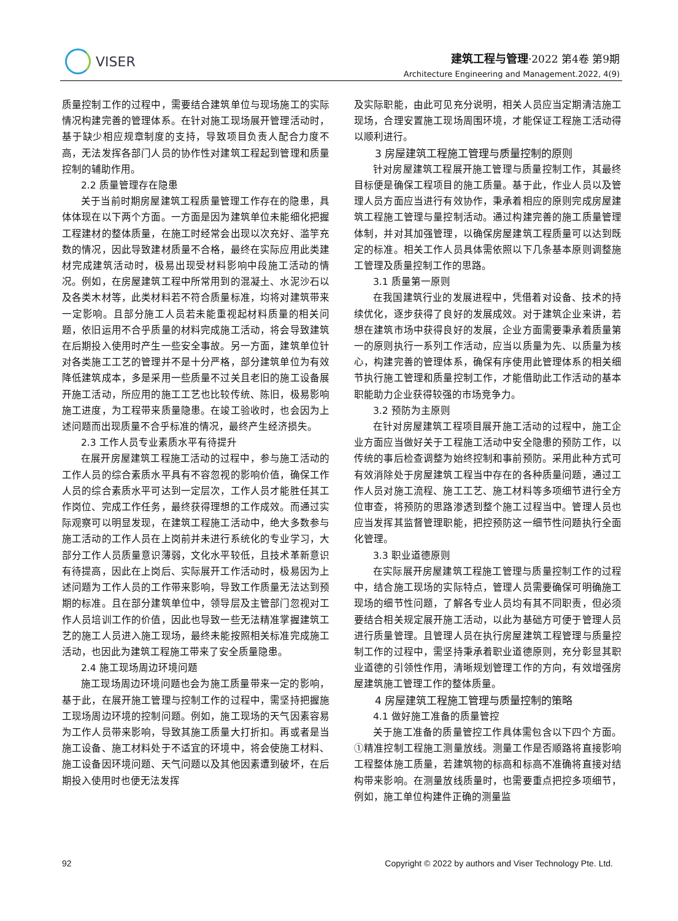VISER
建筑工程与管理·2022 第4卷 第9期
Architecture Engineering and Management.2022, 4(9)
质量控制工作的过程中，需要结合建筑单位与现场施工的实际情况构建完善的管理体系。在针对施工现场展开管理活动时，基于缺少相应规章制度的支持，导致项目负责人配合力度不高，无法发挥各部门人员的协作性对建筑工程起到管理和质量控制的辅助作用。
2.2 质量管理存在隐患
关于当前时期房屋建筑工程质量管理工作存在的隐患，具体体现在以下两个方面。一方面是因为建筑单位未能细化把握工程建材的整体质量，在施工时经常会出现以次充好、滥竽充数的情况，因此导致建材质量不合格，最终在实际应用此类建材完成建筑活动时，极易出现受材料影响中段施工活动的情况。例如，在房屋建筑工程中所常用到的混凝土、水泥沙石以及各类木材等，此类材料若不符合质量标准，均将对建筑带来一定影响。且部分施工人员若未能重视起材料质量的相关问题，依旧运用不合乎质量的材料完成施工活动，将会导致建筑在后期投入使用时产生一些安全事故。另一方面，建筑单位针对各类施工工艺的管理并不是十分严格，部分建筑单位为有效降低建筑成本，多是采用一些质量不过关且老旧的施工设备展开施工活动，所应用的施工工艺也比较传统、陈旧，极易影响施工进度，为工程带来质量隐患。在竣工验收时，也会因为上述问题而出现质量不合乎标准的情况，最终产生经济损失。
2.3 工作人员专业素质水平有待提升
在展开房屋建筑工程施工活动的过程中，参与施工活动的工作人员的综合素质水平具有不容忽视的影响价值，确保工作人员的综合素质水平可达到一定层次，工作人员才能胜任其工作岗位、完成工作任务，最终获得理想的工作成效。而通过实际观察可以明显发现，在建筑工程施工活动中，绝大多数参与施工活动的工作人员在上岗前并未进行系统化的专业学习，大部分工作人员质量意识薄弱，文化水平较低，且技术革新意识有待提高，因此在上岗后、实际展开工作活动时，极易因为上述问题为工作人员的工作带来影响，导致工作质量无法达到预期的标准。且在部分建筑单位中，领导层及主管部门忽视对工作人员培训工作的价值，因此也导致一些无法精准掌握建筑工艺的施工人员进入施工现场，最终未能按照相关标准完成施工活动，也因此为建筑工程施工带来了安全质量隐患。
2.4 施工现场周边环境问题
施工现场周边环境问题也会为施工质量带来一定的影响，基于此，在展开施工管理与控制工作的过程中，需坚持把握施工现场周边环境的控制问题。例如，施工现场的天气因素容易为工作人员带来影响，导致其施工质量大打折扣。再或者是当施工设备、施工材料处于不适宜的环境中，将会使施工材料、施工设备因环境问题、天气问题以及其他因素遭到破坏，在后期投入使用时也便无法发挥
及实际职能，由此可见充分说明，相关人员应当定期清洁施工现场，合理安置施工现场周围环境，才能保证工程施工活动得以顺利进行。
3 房屋建筑工程施工管理与质量控制的原则
针对房屋建筑工程展开施工管理与质量控制工作，其最终目标便是确保工程项目的施工质量。基于此，作业人员以及管理人员方面应当进行有效协作，秉承着相应的原则完成房屋建筑工程施工管理与量控制活动。通过构建完善的施工质量管理体制，并对其加强管理，以确保房屋建筑工程质量可以达到既定的标准。相关工作人员具体需依照以下几条基本原则调整施工管理及质量控制工作的思路。
3.1 质量第一原则
在我国建筑行业的发展进程中，凭借着对设备、技术的持续优化，逐步获得了良好的发展成效。对于建筑企业来讲，若想在建筑市场中获得良好的发展，企业方面需要秉承着质量第一的原则执行一系列工作活动，应当以质量为先、以质量为核心，构建完善的管理体系，确保有序使用此管理体系的相关细节执行施工管理和质量控制工作，才能借助此工作活动的基本职能助力企业获得较强的市场竞争力。
3.2 预防为主原则
在针对房屋建筑工程项目展开施工活动的过程中，施工企业方面应当做好关于工程施工活动中安全隐患的预防工作，以传统的事后检查调整为始终控制和事前预防。采用此种方式可有效消除处于房屋建筑工程当中存在的各种质量问题，通过工作人员对施工流程、施工工艺、施工材料等多项细节进行全方位审查，将预防的思路渗透到整个施工过程当中。管理人员也应当发挥其监督管理职能，把控预防这一细节性问题执行全面化管理。
3.3 职业道德原则
在实际展开房屋建筑工程施工管理与质量控制工作的过程中，结合施工现场的实际特点，管理人员需要确保可明确施工现场的细节性问题，了解各专业人员均有其不同职责，但必须要结合相关规定展开施工活动，以此为基础方可便于管理人员进行质量管理。且管理人员在执行房屋建筑工程管理与质量控制工作的过程中，需坚持秉承着职业道德原则，充分彰显其职业道德的引领性作用，清晰规划管理工作的方向，有效增强房屋建筑施工管理工作的整体质量。
4 房屋建筑工程施工管理与质量控制的策略
4.1 做好施工准备的质量管控
关于施工准备的质量管控工作具体需包含以下四个方面。①精准控制工程施工测量放线。测量工作是否顺路将直接影响工程整体施工质量，若建筑物的标高和标高不准确将直接对结构带来影响。在测量放线质量时，也需要重点把控多项细节，例如，施工单位构建件正确的测量监
92 Copyright © 2022 by authors and Viser Technology Pte. Ltd.